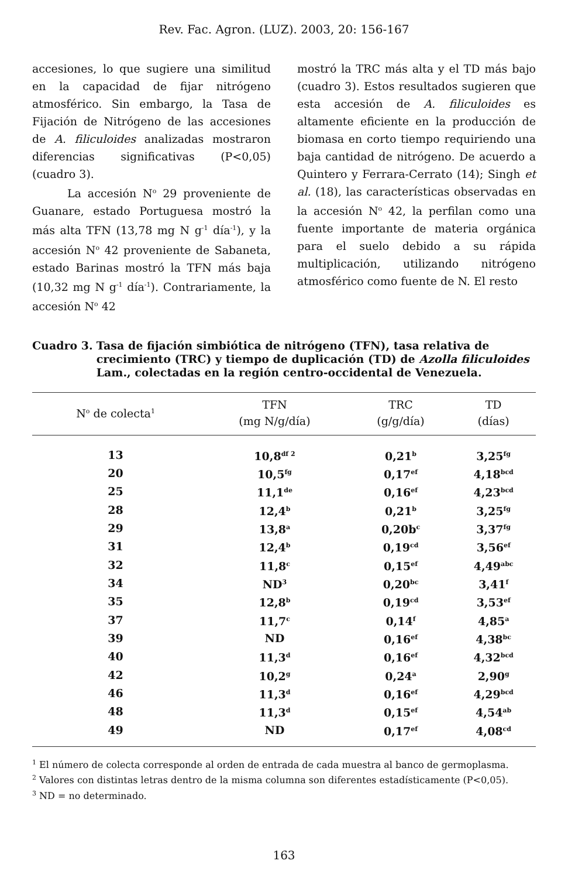Rev. Fac. Agron. (LUZ). 2003, 20: 156-167
accesiones, lo que sugiere una similitud en la capacidad de fijar nitrógeno atmosférico. Sin embargo, la Tasa de Fijación de Nitrógeno de las accesiones de A. filiculoides analizadas mostraron diferencias significativas (P<0,05) (cuadro 3).
La accesión N<sup>o</sup> 29 proveniente de Guanare, estado Portuguesa mostró la más alta TFN (13,78 mg N g<sup>-1</sup> día<sup>-1</sup>), y la accesión N<sup>o</sup> 42 proveniente de Sabaneta, estado Barinas mostró la TFN más baja (10,32 mg N g<sup>-1</sup> día<sup>-1</sup>). Contrariamente, la accesión N<sup>o</sup> 42
mostró la TRC más alta y el TD más bajo (cuadro 3). Estos resultados sugieren que esta accesión de A. filiculoides es altamente eficiente en la producción de biomasa en corto tiempo requiriendo una baja cantidad de nitrógeno. De acuerdo a Quintero y Ferrara-Cerrato (14); Singh et al. (18), las características observadas en la accesión N<sup>o</sup> 42, la perfilan como una fuente importante de materia orgánica para el suelo debido a su rápida multiplicación, utilizando nitrógeno atmosférico como fuente de N. El resto
Cuadro 3. Tasa de fijación simbiótica de nitrógeno (TFN), tasa relativa de crecimiento (TRC) y tiempo de duplicación (TD) de Azolla filiculoides Lam., colectadas en la región centro-occidental de Venezuela.
| N<sup>o</sup> de colecta<sup>1</sup> | TFN (mg N/g/día) | TRC (g/g/día) | TD (días) |
| --- | --- | --- | --- |
| 13 | 10,8<sup>df 2</sup> | 0,21<sup>b</sup> | 3,25<sup>fg</sup> |
| 20 | 10,5<sup>fg</sup> | 0,17<sup>ef</sup> | 4,18<sup>bcd</sup> |
| 25 | 11,1<sup>de</sup> | 0,16<sup>ef</sup> | 4,23<sup>bcd</sup> |
| 28 | 12,4<sup>b</sup> | 0,21<sup>b</sup> | 3,25<sup>fg</sup> |
| 29 | 13,8<sup>a</sup> | 0,20b<sup>c</sup> | 3,37<sup>fg</sup> |
| 31 | 12,4<sup>b</sup> | 0,19<sup>cd</sup> | 3,56<sup>ef</sup> |
| 32 | 11,8<sup>c</sup> | 0,15<sup>ef</sup> | 4,49<sup>abc</sup> |
| 34 | ND<sup>3</sup> | 0,20<sup>bc</sup> | 3,41<sup>f</sup> |
| 35 | 12,8<sup>b</sup> | 0,19<sup>cd</sup> | 3,53<sup>ef</sup> |
| 37 | 11,7<sup>c</sup> | 0,14<sup>f</sup> | 4,85<sup>a</sup> |
| 39 | ND | 0,16<sup>ef</sup> | 4,38<sup>bc</sup> |
| 40 | 11,3<sup>d</sup> | 0,16<sup>ef</sup> | 4,32<sup>bcd</sup> |
| 42 | 10,2<sup>g</sup> | 0,24<sup>a</sup> | 2,90<sup>g</sup> |
| 46 | 11,3<sup>d</sup> | 0,16<sup>ef</sup> | 4,29<sup>bcd</sup> |
| 48 | 11,3<sup>d</sup> | 0,15<sup>ef</sup> | 4,54<sup>ab</sup> |
| 49 | ND | 0,17<sup>ef</sup> | 4,08<sup>cd</sup> |
<sup>1</sup> El número de colecta corresponde al orden de entrada de cada muestra al banco de germoplasma.
<sup>2</sup> Valores con distintas letras dentro de la misma columna son diferentes estadísticamente (P<0,05).
<sup>3</sup> ND = no determinado.
163